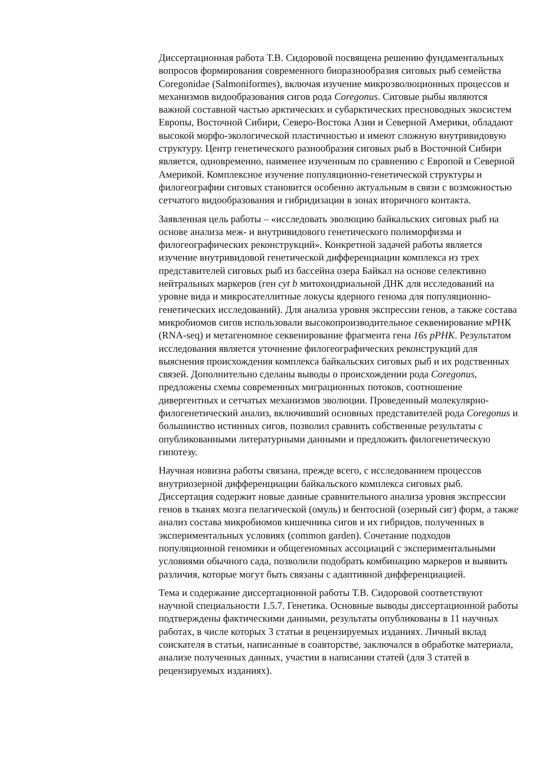Диссертационная работа Т.В. Сидоровой посвящена решению фундаментальных вопросов формирования современного биоразнообразия сиговых рыб семейства Coregonidae (Salmoniformes), включая изучение микроэволюционных процессов и механизмов видообразования сигов рода Coregonus. Сиговые рыбы являются важной составной частью арктических и субарктических пресноводных экосистем Европы, Восточной Сибири, Северо-Востока Азии и Северной Америки, обладают высокой морфо-экологической пластичностью и имеют сложную внутривидовую структуру. Центр генетического разнообразия сиговых рыб в Восточной Сибири является, одновременно, наименее изученным по сравнению с Европой и Северной Америкой. Комплексное изучение популяционно-генетической структуры и филогеографии сиговых становится особенно актуальным в связи с возможностью сетчатого видообразования и гибридизации в зонах вторичного контакта.
Заявленная цель работы – «исследовать эволюцию байкальских сиговых рыб на основе анализа меж- и внутривидового генетического полиморфизма и филогеографических реконструкций». Конкретной задачей работы является изучение внутривидовой генетической дифференциации комплекса из трех представителей сиговых рыб из бассейна озера Байкал на основе селективно нейтральных маркеров (ген cyt b митохондриальной ДНК для исследований на уровне вида и микросателлитные локусы ядерного генома для популяционно-генетических исследований). Для анализа уровня экспрессии генов, а также состава микробиомов сигов использовали высокопроизводительное секвенирование мРНК (RNA-seq) и метагеномное секвенирование фрагмента гена 16s рРНК. Результатом исследования является уточнение филогеографических реконструкций для выяснения происхождения комплекса байкальских сиговых рыб и их родственных связей. Дополнительно сделаны выводы о происхождении рода Coregonus, предложены схемы современных миграционных потоков, соотношение дивергентных и сетчатых механизмов эволюции. Проведенный молекулярно-филогенетический анализ, включивший основных представителей рода Coregonus и большинство истинных сигов, позволил сравнить собственные результаты с опубликованными литературными данными и предложить филогенетическую гипотезу.
Научная новизна работы связана, прежде всего, с исследованием процессов внутриозерной дифференциации байкальского комплекса сиговых рыб. Диссертация содержит новые данные сравнительного анализа уровня экспрессии генов в тканях мозга пелагической (омуль) и бентосной (озерный сиг) форм, а также анализ состава микробиомов кишечника сигов и их гибридов, полученных в экспериментальных условиях (common garden). Сочетание подходов популяционной геномики и общегеномных ассоциаций с экспериментальными условиями обычного сада, позволили подобрать комбинацию маркеров и выявить различия, которые могут быть связаны с адаптивной дифференциацией.
Тема и содержание диссертационной работы Т.В. Сидоровой соответствуют научной специальности 1.5.7. Генетика. Основные выводы диссертационной работы подтверждены фактическими данными, результаты опубликованы в 11 научных работах, в числе которых 3 статьи в рецензируемых изданиях. Личный вклад соискателя в статьи, написанные в соавторстве, заключался в обработке материала, анализе полученных данных, участии в написании статей (для 3 статей в рецензируемых изданиях).